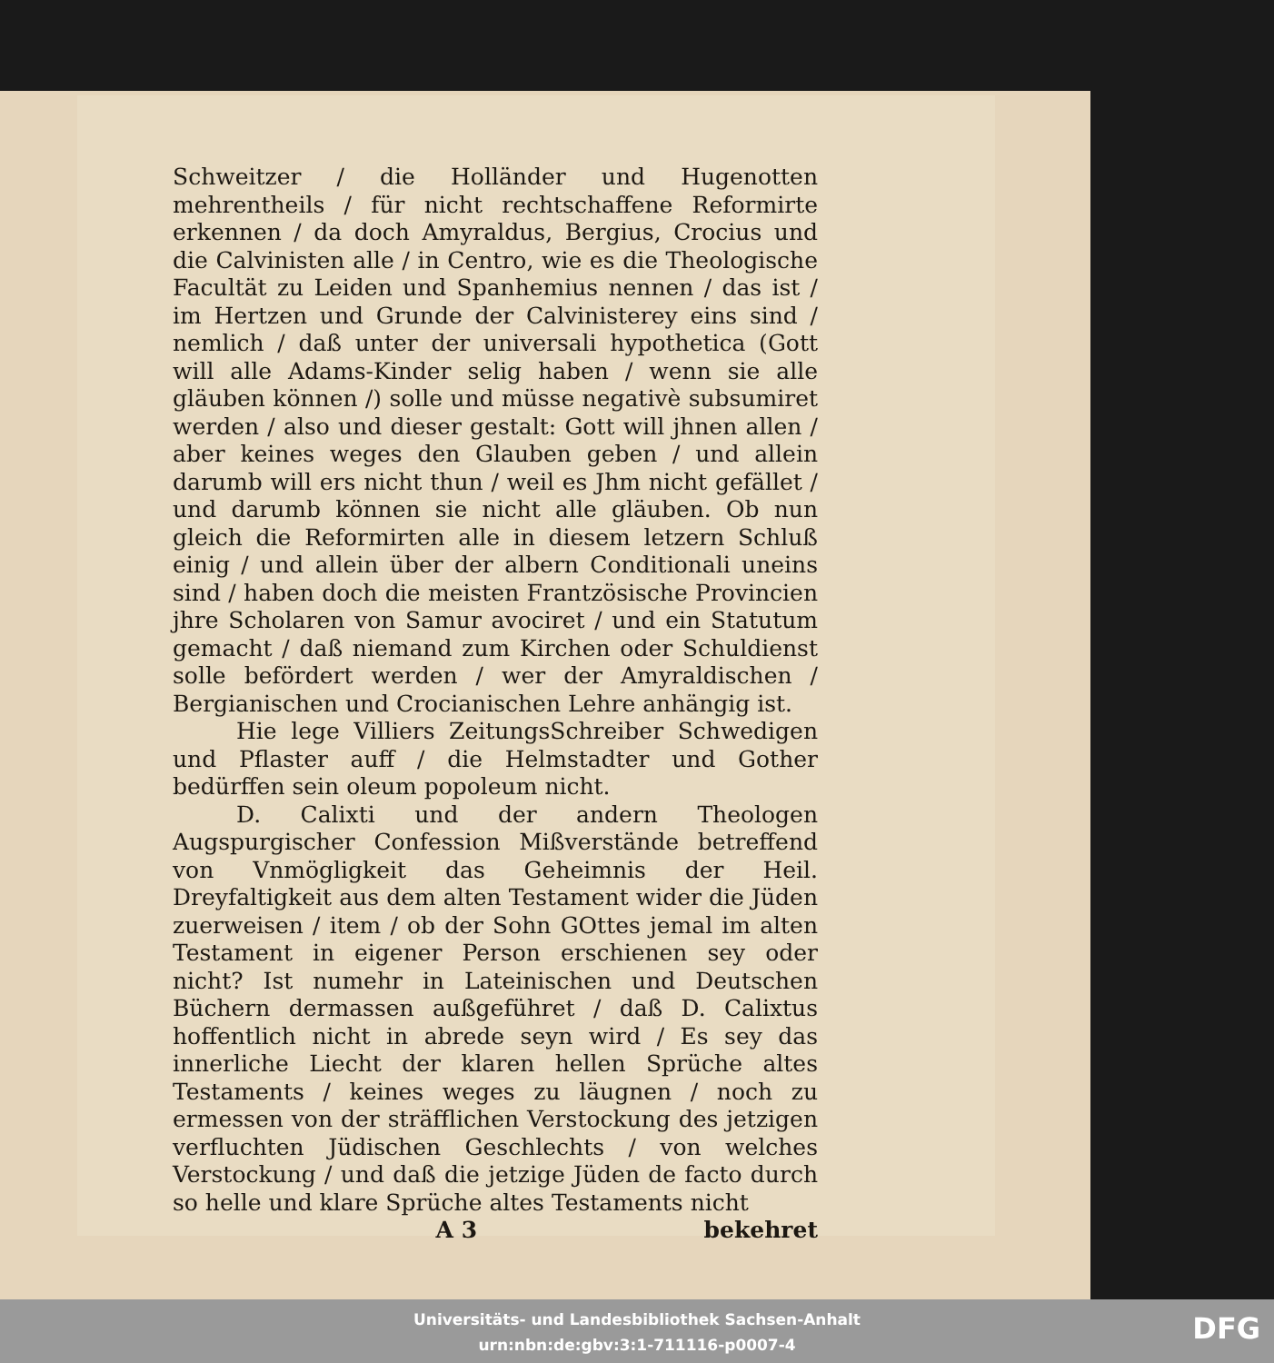Schweitzer / die Holländer und Hugenotten mehrentheils / für nicht rechtschaffene Reformirte erkennen / da doch Amyraldus, Bergius, Crocius und die Calvinisten alle / in Centro, wie es die Theologische Facultät zu Leiden und Spanhemius nennen / das ist / im Hertzen und Grunde der Calvinisterey eins sind / nemlich / daß unter der universali hypothetica (Gott will alle Adams-Kinder selig haben / wenn sie alle gläuben können /) solle und müsse negativè subsumiret werden / also und dieser gestalt: Gott will jhnen allen / aber keines weges den Glauben geben / und allein darumb will ers nicht thun / weil es Jhm nicht gefället / und darumb können sie nicht alle gläuben. Ob nun gleich die Reformirten alle in diesem letzern Schluß einig / und allein über der albern Conditionali uneins sind / haben doch die meisten Frantzösische Provincien jhre Scholaren von Samur avociret / und ein Statutum gemacht / daß niemand zum Kirchen oder Schuldienst solle befördert werden / wer der Amyraldischen / Bergianischen und Crocianischen Lehre anhängig ist.
Hie lege Villiers ZeitungsSchreiber Schwedigen und Pflaster auff / die Helmstadter und Gother bedürffen sein oleum popoleum nicht.
D. Calixti und der andern Theologen Augspurgischer Confession Mißverstände betreffend von Vnmögligkeit das Geheimnis der Heil. Dreyfaltigkeit aus dem alten Testament wider die Jüden zuerweisen / item / ob der Sohn GOttes jemal im alten Testament in eigener Person erschienen sey oder nicht? Ist numehr in Lateinischen und Deutschen Büchern dermassen außgeführet / daß D. Calixtus hoffentlich nicht in abrede seyn wird / Es sey das innerliche Liecht der klaren hellen Sprüche altes Testaments / keines weges zu läugnen / noch zu ermessen von der sträfflichen Verstockung des jetzigen verfluchten Jüdischen Geschlechts / von welches Verstockung / und daß die jetzige Jüden de facto durch so helle und klare Sprüche altes Testaments nicht
A 3 bekehret
Universitäts- und Landesbibliothek Sachsen-Anhalt
urn:nbn:de:gbv:3:1-711116-p0007-4
DFG